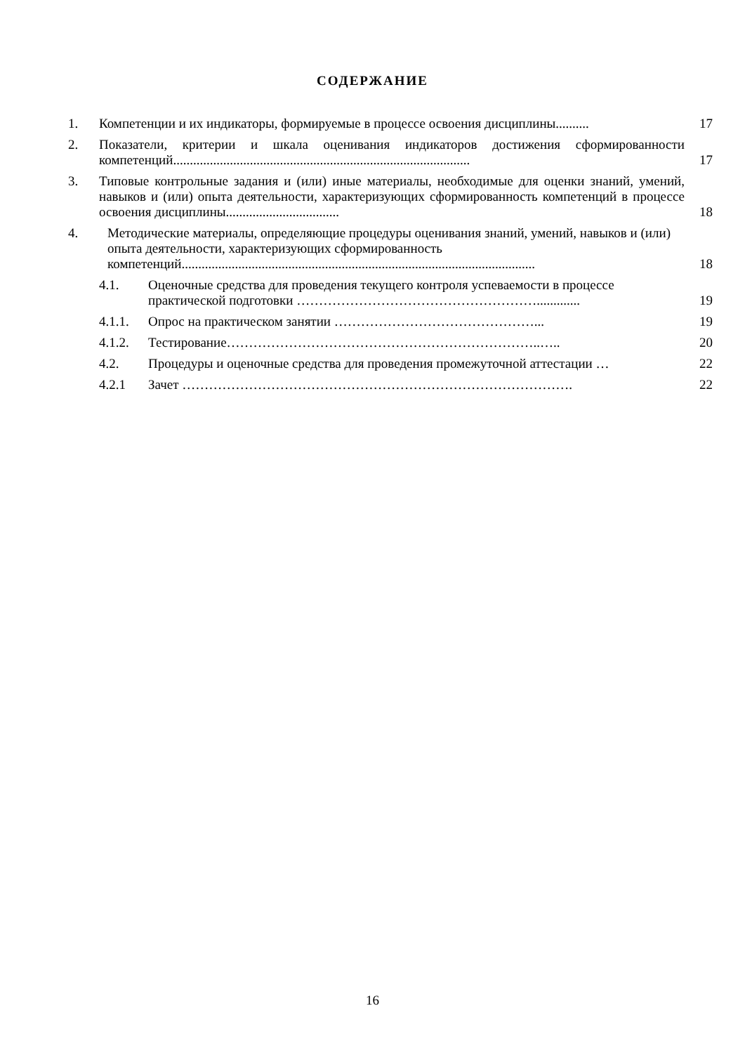СОДЕРЖАНИЕ
1. Компетенции и их индикаторы, формируемые в процессе освоения дисциплины.......... 17
2. Показатели, критерии и шкала оценивания индикаторов достижения сформированности компетенций......................................................................................... 17
3. Типовые контрольные задания и (или) иные материалы, необходимые для оценки знаний, умений, навыков и (или) опыта деятельности, характеризующих сформированность компетенций в процессе освоения дисциплины.................................. 18
4. Методические материалы, определяющие процедуры оценивания знаний, умений, навыков и (или) опыта деятельности, характеризующих сформированность компетенций.......................................................................................................... 18
4.1. Оценочные средства для проведения текущего контроля успеваемости в процессе практической подготовки ………………………………………………............. 19
4.1.1. Опрос на практическом занятии ………………………………………... 19
4.1.2. Тестирование……………………………………………………………..….. 20
4.2. Процедуры и оценочные средства для проведения промежуточной аттестации … 22
4.2.1 Зачет ……………………………………………………………………………. 22
16